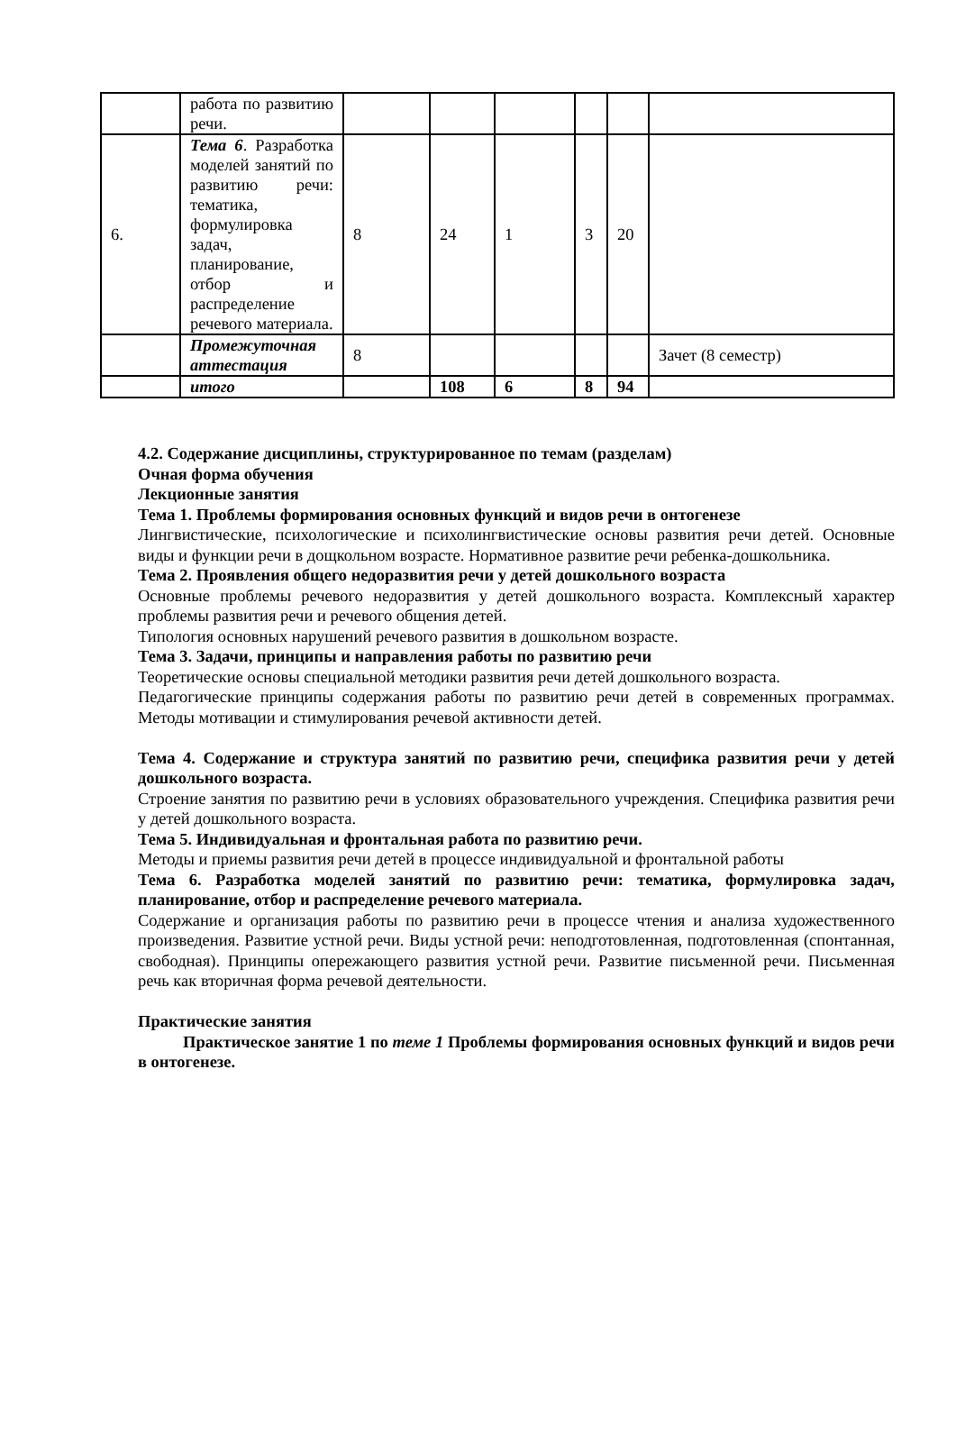| | работа по развитию речи. | | | | | | |
| 6. | Тема 6 . Разработка моделей занятий по развитию речи: тематика, формулировка задач, планирование, отбор и распределение речевого материала. | 8 | 24 | 1 | 3 | 20 | |
| | Промежуточная аттестация | 8 | | | | | Зачет (8 семестр) |
| | итого | | 108 | 6 | 8 | 94 | |
4.2. Содержание дисциплины, структурированное по темам (разделам)
Очная форма обучения
Лекционные занятия
Тема 1. Проблемы формирования основных функций и видов речи в онтогенезе
Лингвистические, психологические и психолингвистические основы развития речи детей. Основные виды и функции речи в дощкольном возрасте. Нормативное развитие речи ребенка-дошкольника.
Тема 2. Проявления общего недоразвития речи у детей дошкольного возраста
Основные проблемы речевого недоразвития у детей дошкольного возраста. Комплексный характер проблемы развития речи и речевого общения детей.
Типология основных нарушений речевого развития в дошкольном возрасте.
Тема 3. Задачи, принципы и направления работы по развитию речи
Теоретические основы специальной методики развития речи детей дошкольного возраста.
Педагогические принципы содержания работы по развитию речи детей в современных программах. Методы мотивации и стимулирования речевой активности детей.
Тема 4. Содержание и структура занятий по развитию речи, специфика развития речи у детей дошкольного возраста.
Строение занятия по развитию речи в условиях образовательного учреждения. Специфика развития речи у детей дошкольного возраста.
Тема 5. Индивидуальная и фронтальная работа по развитию речи.
Методы и приемы развития речи детей в процессе индивидуальной и фронтальной работы
Тема 6. Разработка моделей занятий по развитию речи: тематика, формулировка задач, планирование, отбор и распределение речевого материала.
Содержание и организация работы по развитию речи в процессе чтения и анализа художественного произведения. Развитие устной речи. Виды устной речи: неподготовленная, подготовленная (спонтанная, свободная). Принципы опережающего развития устной речи. Развитие письменной речи. Письменная речь как вторичная форма речевой деятельности.
Практические занятия
Практическое занятие 1 по теме 1 Проблемы формирования основных функций и видов речи в онтогенезе.